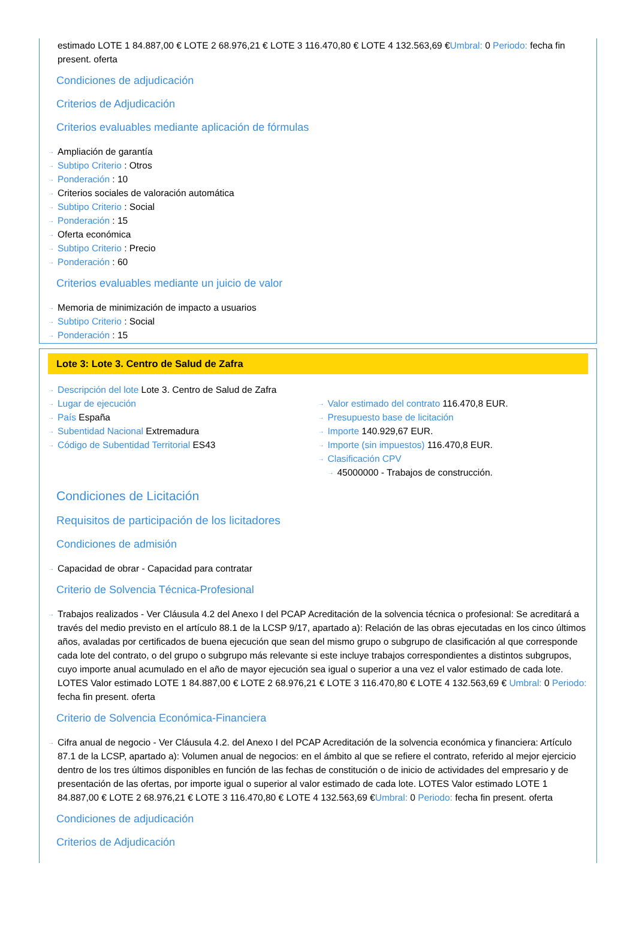estimado LOTE 1 84.887,00 € LOTE 2 68.976,21 € LOTE 3 116.470,80 € LOTE 4 132.563,69 €Umbral: 0 Periodo: fecha fin present. oferta
Condiciones de adjudicación
Criterios de Adjudicación
Criterios evaluables mediante aplicación de fórmulas
Ampliación de garantía
Subtipo Criterio : Otros
Ponderación : 10
Criterios sociales de valoración automática
Subtipo Criterio : Social
Ponderación : 15
Oferta económica
Subtipo Criterio : Precio
Ponderación : 60
Criterios evaluables mediante un juicio de valor
Memoria de minimización de impacto a usuarios
Subtipo Criterio : Social
Ponderación : 15
Lote 3: Lote 3. Centro de Salud de Zafra
Descripción del lote Lote 3. Centro de Salud de Zafra
Lugar de ejecución
País España
Subentidad Nacional Extremadura
Código de Subentidad Territorial ES43
Valor estimado del contrato 116.470,8 EUR.
Presupuesto base de licitación
Importe 140.929,67 EUR.
Importe (sin impuestos) 116.470,8 EUR.
Clasificación CPV
45000000 - Trabajos de construcción.
Condiciones de Licitación
Requisitos de participación de los licitadores
Condiciones de admisión
Capacidad de obrar - Capacidad para contratar
Criterio de Solvencia Técnica-Profesional
Trabajos realizados - Ver Cláusula 4.2 del Anexo I del PCAP Acreditación de la solvencia técnica o profesional: Se acreditará a través del medio previsto en el artículo 88.1 de la LCSP 9/17, apartado a): Relación de las obras ejecutadas en los cinco últimos años, avaladas por certificados de buena ejecución que sean del mismo grupo o subgrupo de clasificación al que corresponde cada lote del contrato, o del grupo o subgrupo más relevante si este incluye trabajos correspondientes a distintos subgrupos, cuyo importe anual acumulado en el año de mayor ejecución sea igual o superior a una vez el valor estimado de cada lote. LOTES Valor estimado LOTE 1 84.887,00 € LOTE 2 68.976,21 € LOTE 3 116.470,80 € LOTE 4 132.563,69 € Umbral: 0 Periodo: fecha fin present. oferta
Criterio de Solvencia Económica-Financiera
Cifra anual de negocio - Ver Cláusula 4.2. del Anexo I del PCAP Acreditación de la solvencia económica y financiera: Artículo 87.1 de la LCSP, apartado a): Volumen anual de negocios: en el ámbito al que se refiere el contrato, referido al mejor ejercicio dentro de los tres últimos disponibles en función de las fechas de constitución o de inicio de actividades del empresario y de presentación de las ofertas, por importe igual o superior al valor estimado de cada lote. LOTES Valor estimado LOTE 1 84.887,00 € LOTE 2 68.976,21 € LOTE 3 116.470,80 € LOTE 4 132.563,69 €Umbral: 0 Periodo: fecha fin present. oferta
Condiciones de adjudicación
Criterios de Adjudicación